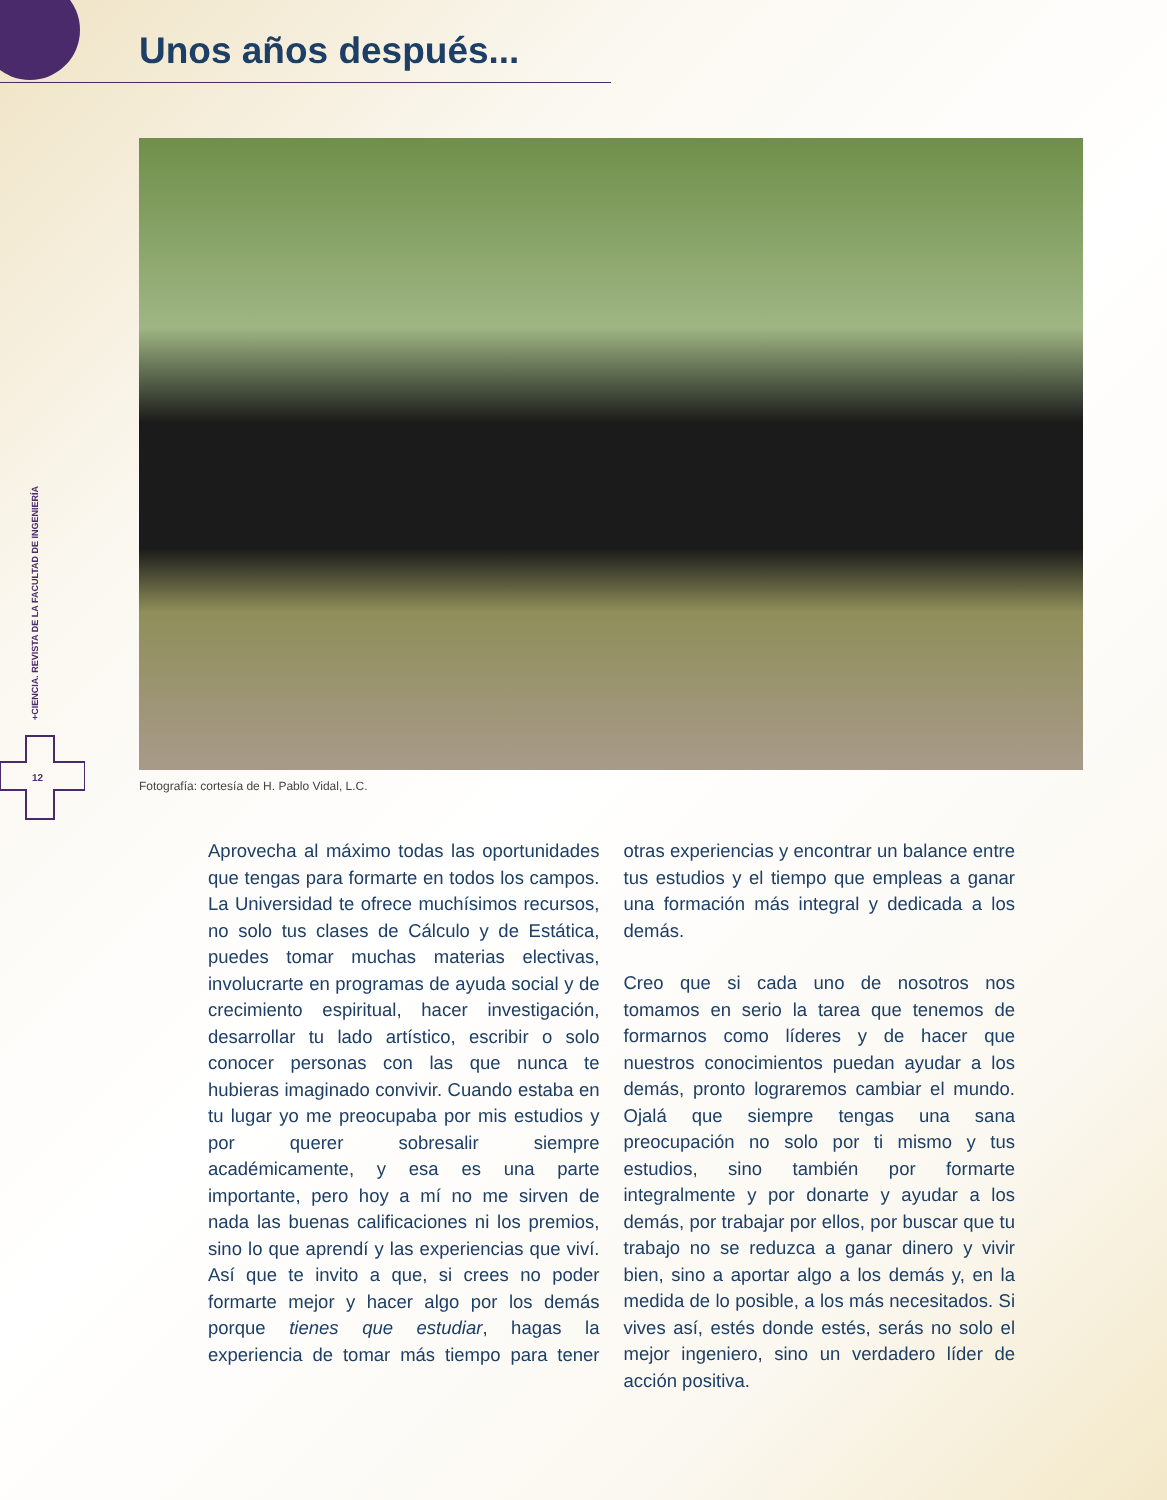Unos años después...
+CIENCIA. REVISTA DE LA FACULTAD DE INGENIERÍA
12
Fotografía: cortesía de H. Pablo Vidal, L.C.
Aprovecha al máximo todas las oportunidades que tengas para formarte en todos los campos. La Universidad te ofrece muchísimos recursos, no solo tus clases de Cálculo y de Estática, puedes tomar muchas materias electivas, involucrarte en programas de ayuda social y de crecimiento espiritual, hacer investigación, desarrollar tu lado artístico, escribir o solo conocer personas con las que nunca te hubieras imaginado convivir. Cuando estaba en tu lugar yo me preocupaba por mis estudios y por querer sobresalir siempre académicamente, y esa es una parte importante, pero hoy a mí no me sirven de nada las buenas calificaciones ni los premios, sino lo que aprendí y las experiencias que viví. Así que te invito a que, si crees no poder formarte mejor y hacer algo por los demás porque tienes que estudiar, hagas la experiencia de tomar más tiempo para tener otras experiencias y encontrar un balance entre tus estudios y el tiempo que empleas a ganar una formación más integral y dedicada a los demás.
Creo que si cada uno de nosotros nos tomamos en serio la tarea que tenemos de formarnos como líderes y de hacer que nuestros conocimientos puedan ayudar a los demás, pronto lograremos cambiar el mundo. Ojalá que siempre tengas una sana preocupación no solo por ti mismo y tus estudios, sino también por formarte integralmente y por donarte y ayudar a los demás, por trabajar por ellos, por buscar que tu trabajo no se reduzca a ganar dinero y vivir bien, sino a aportar algo a los demás y, en la medida de lo posible, a los más necesitados. Si vives así, estés donde estés, serás no solo el mejor ingeniero, sino un verdadero líder de acción positiva.